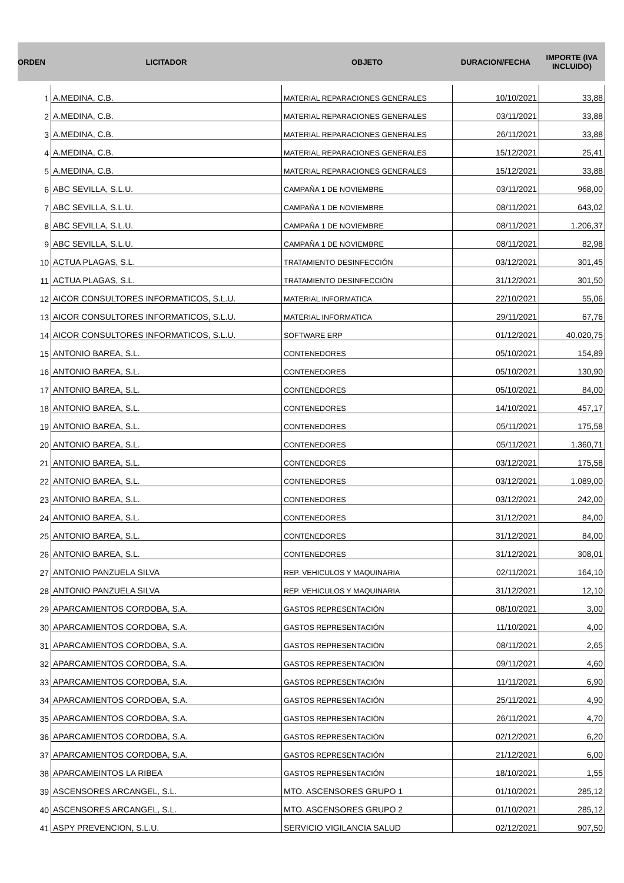| ORDEN | LICITADOR | OBJETO | DURACION/FECHA | IMPORTE (IVA INCLUIDO) |
| --- | --- | --- | --- | --- |
| 1 | A.MEDINA, C.B. | MATERIAL REPARACIONES GENERALES | 10/10/2021 | 33,88 |
| 2 | A.MEDINA, C.B. | MATERIAL REPARACIONES GENERALES | 03/11/2021 | 33,88 |
| 3 | A.MEDINA, C.B. | MATERIAL REPARACIONES GENERALES | 26/11/2021 | 33,88 |
| 4 | A.MEDINA, C.B. | MATERIAL REPARACIONES GENERALES | 15/12/2021 | 25,41 |
| 5 | A.MEDINA, C.B. | MATERIAL REPARACIONES GENERALES | 15/12/2021 | 33,88 |
| 6 | ABC SEVILLA, S.L.U. | CAMPAÑA 1 DE NOVIEMBRE | 03/11/2021 | 968,00 |
| 7 | ABC SEVILLA, S.L.U. | CAMPAÑA 1 DE NOVIEMBRE | 08/11/2021 | 643,02 |
| 8 | ABC SEVILLA, S.L.U. | CAMPAÑA 1 DE NOVIEMBRE | 08/11/2021 | 1.206,37 |
| 9 | ABC SEVILLA, S.L.U. | CAMPAÑA 1 DE NOVIEMBRE | 08/11/2021 | 82,98 |
| 10 | ACTUA PLAGAS, S.L. | TRATAMIENTO DESINFECCIÓN | 03/12/2021 | 301,45 |
| 11 | ACTUA PLAGAS, S.L. | TRATAMIENTO DESINFECCIÓN | 31/12/2021 | 301,50 |
| 12 | AICOR CONSULTORES INFORMATICOS, S.L.U. | MATERIAL INFORMATICA | 22/10/2021 | 55,06 |
| 13 | AICOR CONSULTORES INFORMATICOS, S.L.U. | MATERIAL INFORMATICA | 29/11/2021 | 67,76 |
| 14 | AICOR CONSULTORES INFORMATICOS, S.L.U. | SOFTWARE ERP | 01/12/2021 | 40.020,75 |
| 15 | ANTONIO BAREA, S.L. | CONTENEDORES | 05/10/2021 | 154,89 |
| 16 | ANTONIO BAREA, S.L. | CONTENEDORES | 05/10/2021 | 130,90 |
| 17 | ANTONIO BAREA, S.L. | CONTENEDORES | 05/10/2021 | 84,00 |
| 18 | ANTONIO BAREA, S.L. | CONTENEDORES | 14/10/2021 | 457,17 |
| 19 | ANTONIO BAREA, S.L. | CONTENEDORES | 05/11/2021 | 175,58 |
| 20 | ANTONIO BAREA, S.L. | CONTENEDORES | 05/11/2021 | 1.360,71 |
| 21 | ANTONIO BAREA, S.L. | CONTENEDORES | 03/12/2021 | 175,58 |
| 22 | ANTONIO BAREA, S.L. | CONTENEDORES | 03/12/2021 | 1.089,00 |
| 23 | ANTONIO BAREA, S.L. | CONTENEDORES | 03/12/2021 | 242,00 |
| 24 | ANTONIO BAREA, S.L. | CONTENEDORES | 31/12/2021 | 84,00 |
| 25 | ANTONIO BAREA, S.L. | CONTENEDORES | 31/12/2021 | 84,00 |
| 26 | ANTONIO BAREA, S.L. | CONTENEDORES | 31/12/2021 | 308,01 |
| 27 | ANTONIO PANZUELA SILVA | REP. VEHICULOS Y MAQUINARIA | 02/11/2021 | 164,10 |
| 28 | ANTONIO PANZUELA SILVA | REP. VEHICULOS Y MAQUINARIA | 31/12/2021 | 12,10 |
| 29 | APARCAMIENTOS CORDOBA, S.A. | GASTOS REPRESENTACIÓN | 08/10/2021 | 3,00 |
| 30 | APARCAMIENTOS CORDOBA, S.A. | GASTOS REPRESENTACIÓN | 11/10/2021 | 4,00 |
| 31 | APARCAMIENTOS CORDOBA, S.A. | GASTOS REPRESENTACIÓN | 08/11/2021 | 2,65 |
| 32 | APARCAMIENTOS CORDOBA, S.A. | GASTOS REPRESENTACIÓN | 09/11/2021 | 4,60 |
| 33 | APARCAMIENTOS CORDOBA, S.A. | GASTOS REPRESENTACIÓN | 11/11/2021 | 6,90 |
| 34 | APARCAMIENTOS CORDOBA, S.A. | GASTOS REPRESENTACIÓN | 25/11/2021 | 4,90 |
| 35 | APARCAMIENTOS CORDOBA, S.A. | GASTOS REPRESENTACIÓN | 26/11/2021 | 4,70 |
| 36 | APARCAMIENTOS CORDOBA, S.A. | GASTOS REPRESENTACIÓN | 02/12/2021 | 6,20 |
| 37 | APARCAMIENTOS CORDOBA, S.A. | GASTOS REPRESENTACIÓN | 21/12/2021 | 6,00 |
| 38 | APARCAMEINTOS LA RIBEA | GASTOS REPRESENTACIÓN | 18/10/2021 | 1,55 |
| 39 | ASCENSORES ARCANGEL, S.L. | MTO. ASCENSORES GRUPO 1 | 01/10/2021 | 285,12 |
| 40 | ASCENSORES ARCANGEL, S.L. | MTO. ASCENSORES GRUPO 2 | 01/10/2021 | 285,12 |
| 41 | ASPY PREVENCION, S.L.U. | SERVICIO VIGILANCIA SALUD | 02/12/2021 | 907,50 |